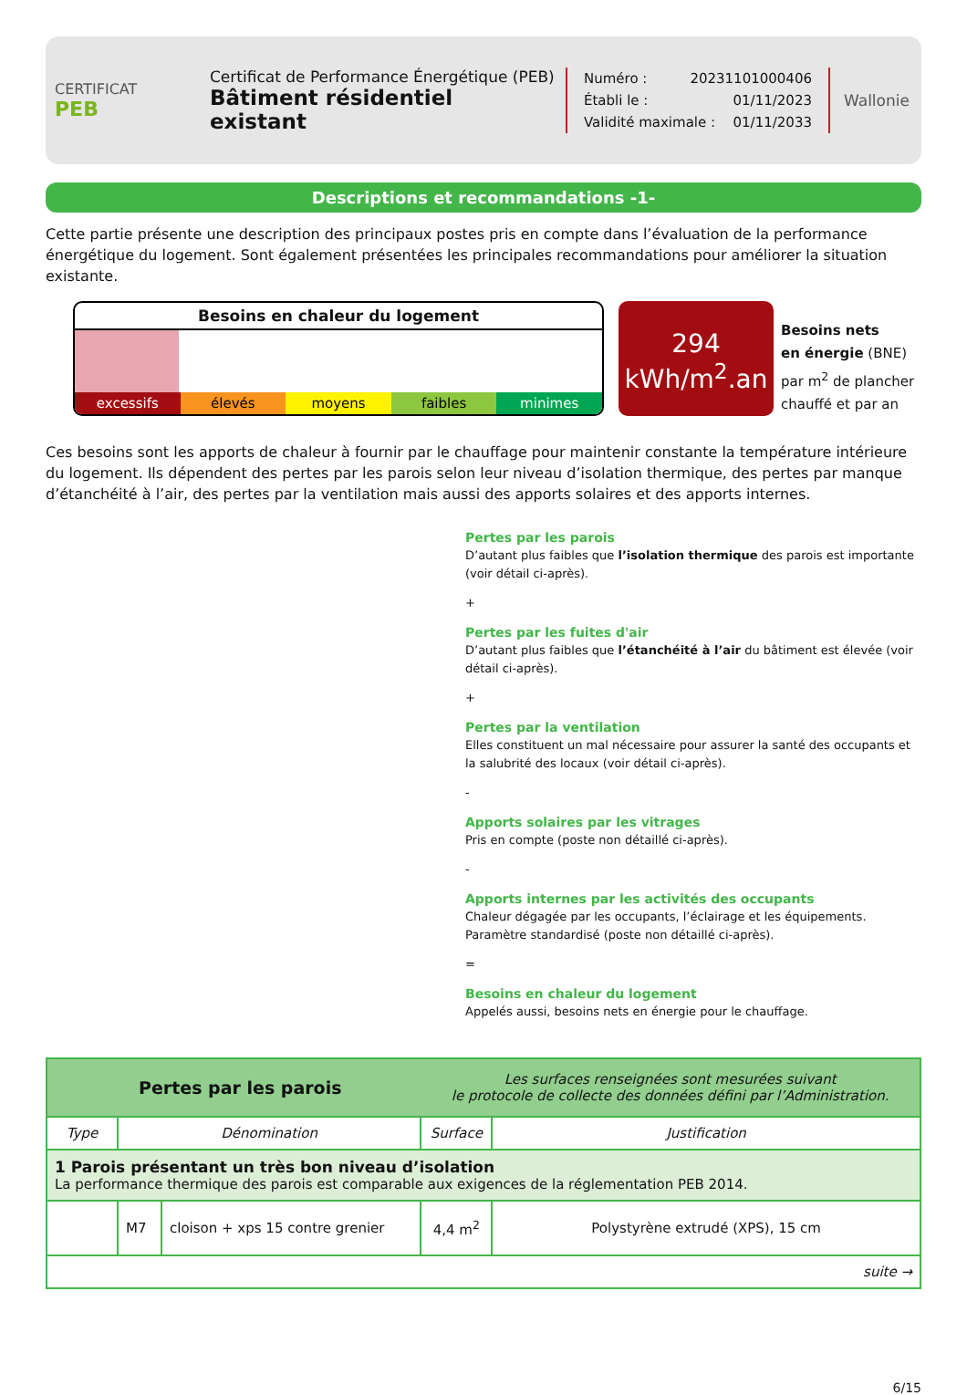CERTIFICAT
PEB
Certificat de Performance Énergétique (PEB)
Bâtiment résidentiel existant
Numéro : 20231101000406
Établi le : 01/11/2023
Validité maximale : 01/11/2033
Wallonie
Descriptions et recommandations -1-
Cette partie présente une description des principaux postes pris en compte dans l’évaluation de la performance énergétique du logement. Sont également présentées les principales recommandations pour améliorer la situation existante.
Besoins en chaleur du logement
excessifs élevés moyens faibles minimes
294
kWh/m<sup>2</sup>.an
Besoins nets
en énergie (BNE)
par m<sup>2</sup> de plancher
chauffé et par an
Ces besoins sont les apports de chaleur à fournir par le chauffage pour maintenir constante la température intérieure du logement. Ils dépendent des pertes par les parois selon leur niveau d’isolation thermique, des pertes par manque d’étanchéité à l’air, des pertes par la ventilation mais aussi des apports solaires et des apports internes.
Pertes par les parois
D’autant plus faibles que l’isolation thermique des parois est importante (voir détail ci-après).
+
Pertes par les fuites d'air
D’autant plus faibles que l’étanchéité à l’air du bâtiment est élevée (voir détail ci-après).
+
Pertes par la ventilation
Elles constituent un mal nécessaire pour assurer la santé des occupants et la salubrité des locaux (voir détail ci-après).
-
Apports solaires par les vitrages
Pris en compte (poste non détaillé ci-après).
-
Apports internes par les activités des occupants
Chaleur dégagée par les occupants, l’éclairage et les équipements.
Paramètre standardisé (poste non détaillé ci-après).
=
Besoins en chaleur du logement
Appelés aussi, besoins nets en énergie pour le chauffage.
| Pertes par les parois | | | Les surfaces renseignées sont mesurées suivant le protocole de collecte des données défini par l’Administration. | |
| Type | Dénomination | | Surface | Justification |
| 1 Parois présentant un très bon niveau d’isolation La performance thermique des parois est comparable aux exigences de la réglementation PEB 2014. | | | | |
| | M7 | cloison + xps 15 contre grenier | 4,4 m<sup>2</sup> | Polystyrène extrudé (XPS), 15 cm |
| suite → | | | | |
6/15